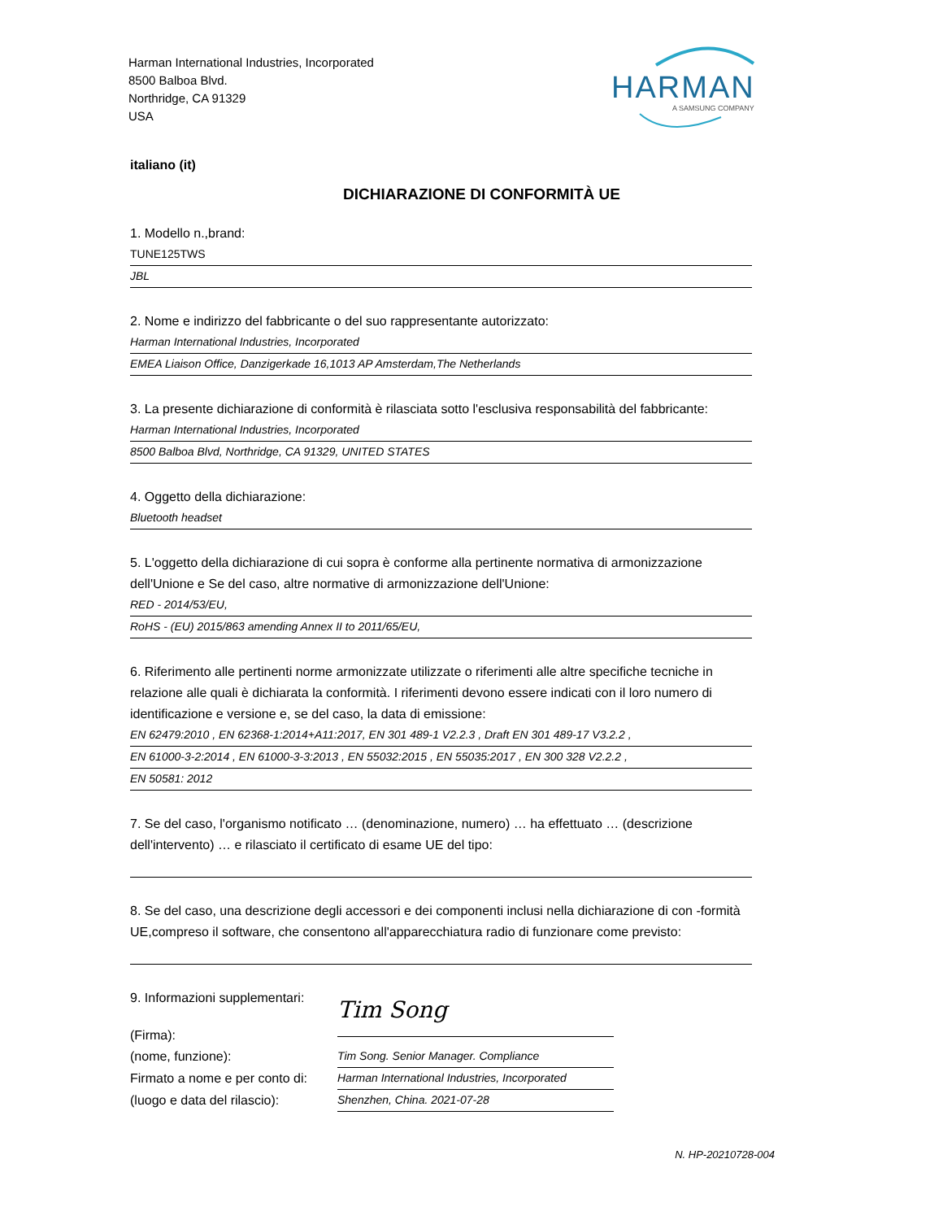Harman International Industries, Incorporated
8500 Balboa Blvd.
Northridge, CA 91329
USA
HARMAN
A SAMSUNG COMPANY
italiano (it)
DICHIARAZIONE DI CONFORMITÀ UE
1. Modello n.,brand:
TUNE125TWS
JBL
2. Nome e indirizzo del fabbricante o del suo rappresentante autorizzato:
Harman International Industries, Incorporated
EMEA Liaison Office, Danzigerkade 16,1013 AP Amsterdam,The Netherlands
3. La presente dichiarazione di conformità è rilasciata sotto l'esclusiva responsabilità del fabbricante:
Harman International Industries, Incorporated
8500 Balboa Blvd, Northridge, CA 91329, UNITED STATES
4. Oggetto della dichiarazione:
Bluetooth headset
5. L'oggetto della dichiarazione di cui sopra è conforme alla pertinente normativa di armonizzazione dell'Unione e Se del caso, altre normative di armonizzazione dell'Unione:
RED - 2014/53/EU,
RoHS - (EU) 2015/863 amending Annex II to 2011/65/EU,
6. Riferimento alle pertinenti norme armonizzate utilizzate o riferimenti alle altre specifiche tecniche in relazione alle quali è dichiarata la conformità. I riferimenti devono essere indicati con il loro numero di identificazione e versione e, se del caso, la data di emissione:
EN 62479:2010 , EN 62368-1:2014+A11:2017, EN 301 489-1 V2.2.3 , Draft EN 301 489-17 V3.2.2 ,
EN 61000-3-2:2014 , EN 61000-3-3:2013 , EN 55032:2015 , EN 55035:2017 , EN 300 328 V2.2.2 ,
EN 50581: 2012
7. Se del caso, l'organismo notificato … (denominazione, numero) … ha effettuato … (descrizione dell'intervento) … e rilasciato il certificato di esame UE del tipo:
8. Se del caso, una descrizione degli accessori e dei componenti inclusi nella dichiarazione di con -formità UE,compreso il software, che consentono all'apparecchiatura radio di funzionare come previsto:
9. Informazioni supplementari:
(Firma):
Tim Song
(nome, funzione):
Tim Song. Senior Manager. Compliance
Firmato a nome e per conto di:
Harman International Industries, Incorporated
(luogo e data del rilascio):
Shenzhen, China. 2021-07-28
N. HP-20210728-004